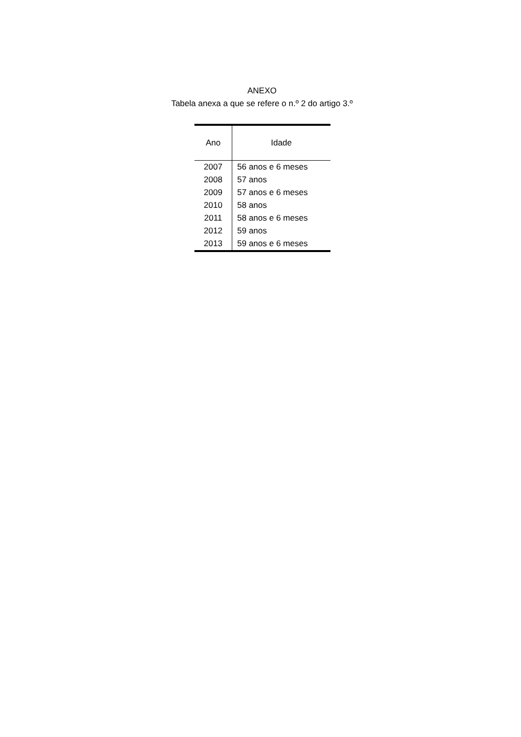ANEXO
Tabela anexa a que se refere o n.º 2 do artigo 3.º
| Ano | Idade |
| --- | --- |
| 2007 | 56 anos e 6 meses |
| 2008 | 57 anos |
| 2009 | 57 anos e 6 meses |
| 2010 | 58 anos |
| 2011 | 58 anos e 6 meses |
| 2012 | 59 anos |
| 2013 | 59 anos e 6 meses |